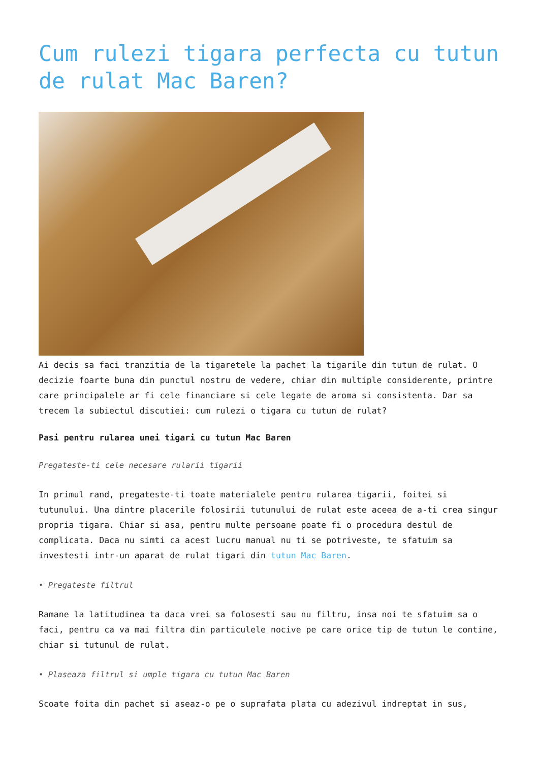Cum rulezi tigara perfecta cu tutun de rulat Mac Baren?
Ai decis sa faci tranzitia de la tigaretele la pachet la tigarile din tutun de rulat. O decizie foarte buna din punctul nostru de vedere, chiar din multiple considerente, printre care principalele ar fi cele financiare si cele legate de aroma si consistenta. Dar sa trecem la subiectul discutiei: cum rulezi o tigara cu tutun de rulat?
Pasi pentru rularea unei tigari cu tutun Mac Baren
Pregateste-ti cele necesare rularii tigarii
In primul rand, pregateste-ti toate materialele pentru rularea tigarii, foitei si tutunului. Una dintre placerile folosirii tutunului de rulat este aceea de a-ti crea singur propria tigara. Chiar si asa, pentru multe persoane poate fi o procedura destul de complicata. Daca nu simti ca acest lucru manual nu ti se potriveste, te sfatuim sa investesti intr-un aparat de rulat tigari din tutun Mac Baren.
• Pregateste filtrul
Ramane la latitudinea ta daca vrei sa folosesti sau nu filtru, insa noi te sfatuim sa o faci, pentru ca va mai filtra din particulele nocive pe care orice tip de tutun le contine, chiar si tutunul de rulat.
• Plaseaza filtrul si umple tigara cu tutun Mac Baren
Scoate foita din pachet si aseaz-o pe o suprafata plata cu adezivul indreptat in sus,